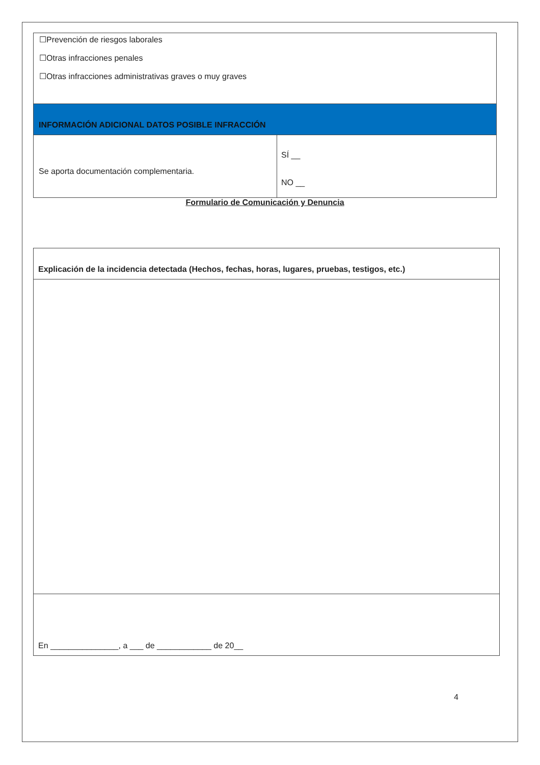| ☐Prevención de riesgos laborales ☐Otras infracciones penales ☐Otras infracciones administrativas graves o muy graves | |
| INFORMACIÓN ADICIONAL DATOS POSIBLE INFRACCIÓN | |
| Se aporta documentación complementaria. | SÍ __ NO __ |
Formulario de Comunicación y Denuncia
| Explicación de la incidencia detectada (Hechos, fechas, horas, lugares, pruebas, testigos, etc.) |
| En _______________, a ___ de ____________ de 20__ |
4